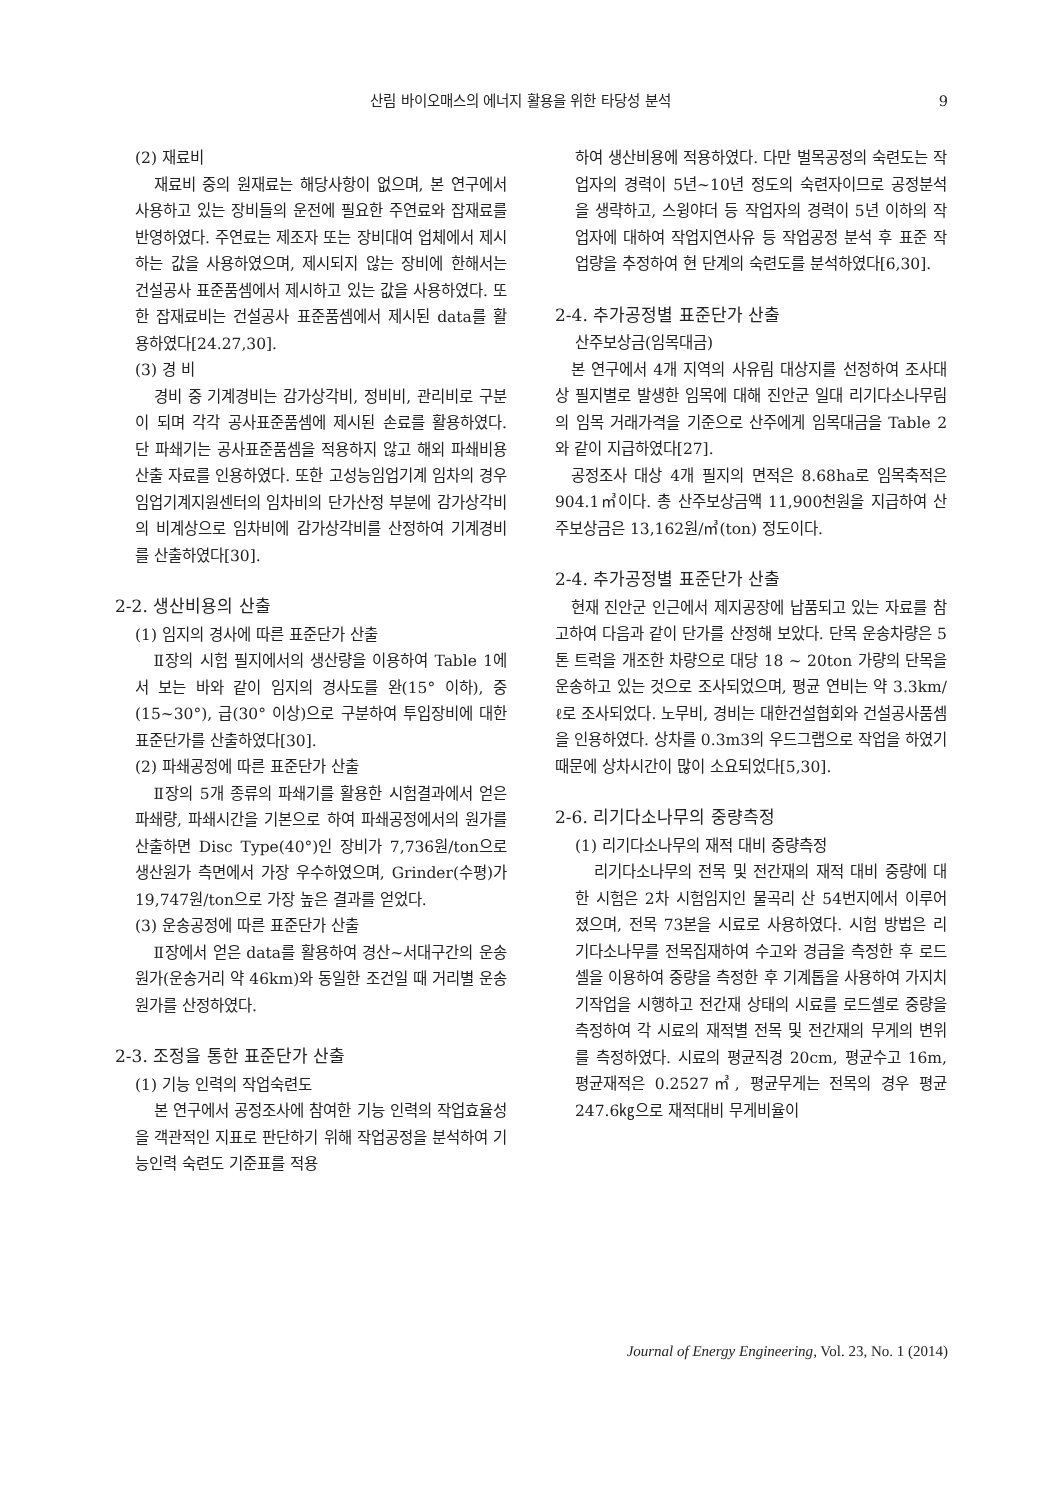산림 바이오매스의 에너지 활용을 위한 타당성 분석 9
(2) 재료비
재료비 중의 원재료는 해당사항이 없으며, 본 연구에서 사용하고 있는 장비들의 운전에 필요한 주연료와 잡재료를 반영하였다. 주연료는 제조자 또는 장비대여 업체에서 제시하는 값을 사용하였으며, 제시되지 않는 장비에 한해서는 건설공사 표준품셈에서 제시하고 있는 값을 사용하였다. 또한 잡재료비는 건설공사 표준품셈에서 제시된 data를 활용하였다[24.27,30].
(3) 경 비
경비 중 기계경비는 감가상각비, 정비비, 관리비로 구분이 되며 각각 공사표준품셈에 제시된 손료를 활용하였다. 단 파쇄기는 공사표준품셈을 적용하지 않고 해외 파쇄비용 산출 자료를 인용하였다. 또한 고성능임업기계 임차의 경우 임업기계지원센터의 임차비의 단가산정 부분에 감가상각비의 비계상으로 임차비에 감가상각비를 산정하여 기계경비를 산출하였다[30].
2-2. 생산비용의 산출
(1) 임지의 경사에 따른 표준단가 산출
Ⅱ장의 시험 필지에서의 생산량을 이용하여 Table 1에서 보는 바와 같이 임지의 경사도를 완(15° 이하), 중(15~30°), 급(30° 이상)으로 구분하여 투입장비에 대한 표준단가를 산출하였다[30].
(2) 파쇄공정에 따른 표준단가 산출
Ⅱ장의 5개 종류의 파쇄기를 활용한 시험결과에서 얻은 파쇄량, 파쇄시간을 기본으로 하여 파쇄공정에서의 원가를 산출하면 Disc Type(40°)인 장비가 7,736원/ton으로 생산원가 측면에서 가장 우수하였으며, Grinder(수평)가 19,747원/ton으로 가장 높은 결과를 얻었다.
(3) 운송공정에 따른 표준단가 산출
Ⅱ장에서 얻은 data를 활용하여 경산~서대구간의 운송원가(운송거리 약 46km)와 동일한 조건일 때 거리별 운송원가를 산정하였다.
2-3. 조정을 통한 표준단가 산출
(1) 기능 인력의 작업숙련도
본 연구에서 공정조사에 참여한 기능 인력의 작업효율성을 객관적인 지표로 판단하기 위해 작업공정을 분석하여 기능인력 숙련도 기준표를 적용
하여 생산비용에 적용하였다. 다만 벌목공정의 숙련도는 작업자의 경력이 5년~10년 정도의 숙련자이므로 공정분석을 생략하고, 스윙야더 등 작업자의 경력이 5년 이하의 작업자에 대하여 작업지연사유 등 작업공정 분석 후 표준 작업량을 추정하여 현 단계의 숙련도를 분석하였다[6,30].
2-4. 추가공정별 표준단가 산출
산주보상금(임목대금)
본 연구에서 4개 지역의 사유림 대상지를 선정하여 조사대상 필지별로 발생한 임목에 대해 진안군 일대 리기다소나무림의 임목 거래가격을 기준으로 산주에게 임목대금을 Table 2와 같이 지급하였다[27].
공정조사 대상 4개 필지의 면적은 8.68ha로 임목축적은 904.1㎥이다. 총 산주보상금액 11,900천원을 지급하여 산주보상금은 13,162원/㎥(ton) 정도이다.
2-4. 추가공정별 표준단가 산출
현재 진안군 인근에서 제지공장에 납품되고 있는 자료를 참고하여 다음과 같이 단가를 산정해 보았다. 단목 운송차량은 5톤 트럭을 개조한 차량으로 대당 18 ~ 20ton 가량의 단목을 운송하고 있는 것으로 조사되었으며, 평균 연비는 약 3.3km/ℓ로 조사되었다. 노무비, 경비는 대한건설협회와 건설공사품셈을 인용하였다. 상차를 0.3m3의 우드그랩으로 작업을 하였기 때문에 상차시간이 많이 소요되었다[5,30].
2-6. 리기다소나무의 중량측정
(1) 리기다소나무의 재적 대비 중량측정
리기다소나무의 전목 및 전간재의 재적 대비 중량에 대한 시험은 2차 시험임지인 물곡리 산 54번지에서 이루어졌으며, 전목 73본을 시료로 사용하였다. 시험 방법은 리기다소나무를 전목집재하여 수고와 경급을 측정한 후 로드셀을 이용하여 중량을 측정한 후 기계톱을 사용하여 가지치기작업을 시행하고 전간재 상태의 시료를 로드셀로 중량을 측정하여 각 시료의 재적별 전목 및 전간재의 무게의 변위를 측정하였다. 시료의 평균직경 20cm, 평균수고 16m, 평균재적은 0.2527㎥, 평균무게는 전목의 경우 평균 247.6㎏으로 재적대비 무게비율이
Journal of Energy Engineering, Vol. 23, No. 1 (2014)